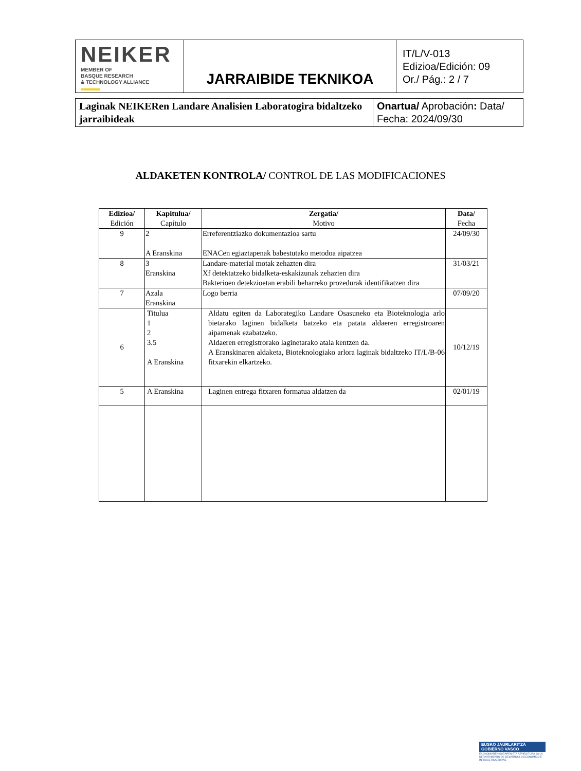| NEIKER MEMBER OF BASQUE RESEARCH & TECHNOLOGY ALLIANCE | JARRAIBIDE TEKNIKOA | IT/L/V-013 Edizioa/Edición: 09 Or./ Pág.: 2 / 7 |
| Laginak NEIKERen Landare Analisien Laboratogira bidaltzeko jarraibideak | Onartua/ Aprobación : Data/ Fecha: 2024/09/30 |
ALDAKETEN KONTROLA/ CONTROL DE LAS MODIFICACIONES
| Edizioa/ Edición | Kapitulua/ Capítulo | Zergatia/ Motivo | Data/ Fecha |
| --- | --- | --- | --- |
| 9 | 2 A Eranskina | Erreferentziazko dokumentazioa sartu ENACen egiaztapenak babestutako metodoa aipatzea | 24/09/30 |
| 8 | 3 Eranskina | Landare-material motak zehazten dira Xf detektatzeko bidalketa-eskakizunak zehazten dira Bakterioen detekzioetan erabili beharreko prozedurak identifikatzen dira | 31/03/21 |
| 7 | Azala Eranskina | Logo berria | 07/09/20 |
| 6 | Titulua 1 2 3.5 A Eranskina | Aldatu egiten da Laborategiko Landare Osasuneko eta Bioteknologia arlo bietarako laginen bidalketa batzeko eta patata aldaeren erregistroaren aipamenak ezabatzeko. Aldaeren erregistrorako laginetarako atala kentzen da. A Eranskinaren aldaketa, Bioteknologiako arlora laginak bidaltzeko IT/L/B-06 fitxarekin elkartzeko. | 10/12/19 |
| 5 | A Eranskina | Laginen entrega fitxaren formatua aldatzen da | 02/01/19 |
EUSKO JAURLARITZA
GOBIERNO VASCO
EKONOMIAREN GARAPEN ETA AZPIEGITURA SAILA
DEPARTAMENTO DE DESARROLLO ECONÓMICO E INFRAESTRUCTURAS